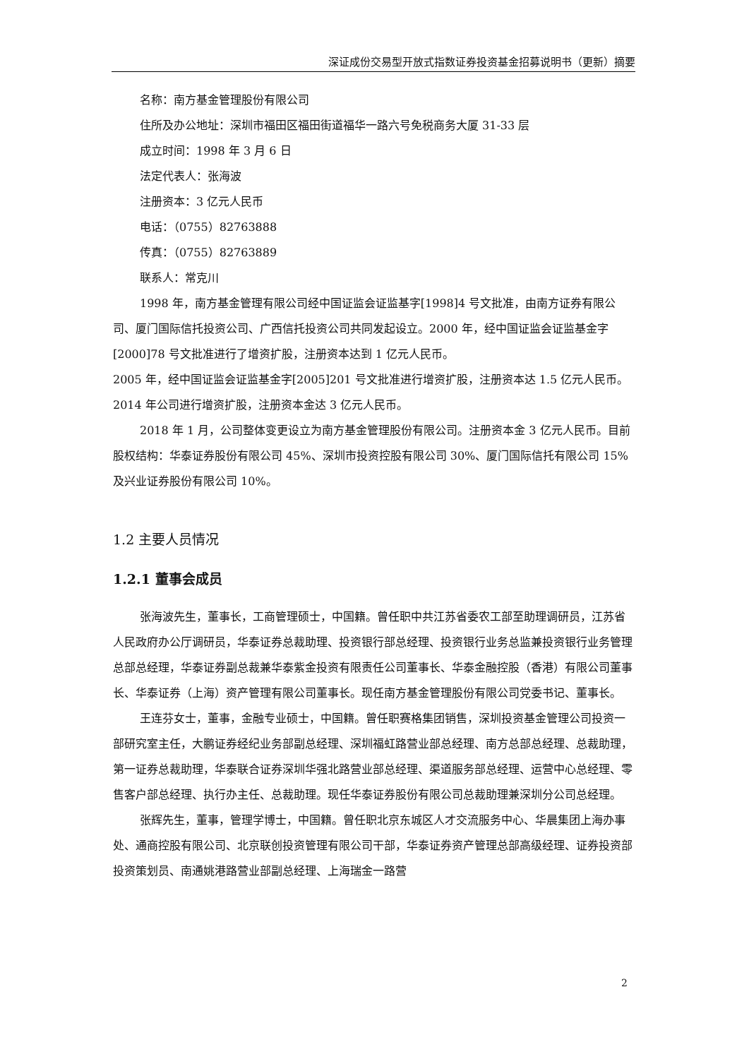深证成份交易型开放式指数证券投资基金招募说明书（更新）摘要
名称：南方基金管理股份有限公司
住所及办公地址：深圳市福田区福田街道福华一路六号免税商务大厦 31-33 层
成立时间：1998 年 3 月 6 日
法定代表人：张海波
注册资本：3 亿元人民币
电话：（0755）82763888
传真：（0755）82763889
联系人：常克川
1998 年，南方基金管理有限公司经中国证监会证监基字[1998]4 号文批准，由南方证券有限公司、厦门国际信托投资公司、广西信托投资公司共同发起设立。2000 年，经中国证监会证监基金字[2000]78 号文批准进行了增资扩股，注册资本达到 1 亿元人民币。
2005 年，经中国证监会证监基金字[2005]201 号文批准进行增资扩股，注册资本达 1.5 亿元人民币。2014 年公司进行增资扩股，注册资本金达 3 亿元人民币。
2018 年 1 月，公司整体变更设立为南方基金管理股份有限公司。注册资本金 3 亿元人民币。目前股权结构：华泰证券股份有限公司 45%、深圳市投资控股有限公司 30%、厦门国际信托有限公司 15%及兴业证券股份有限公司 10%。
1.2 主要人员情况
1.2.1 董事会成员
张海波先生，董事长，工商管理硕士，中国籍。曾任职中共江苏省委农工部至助理调研员，江苏省人民政府办公厅调研员，华泰证券总裁助理、投资银行部总经理、投资银行业务总监兼投资银行业务管理总部总经理，华泰证券副总裁兼华泰紫金投资有限责任公司董事长、华泰金融控股（香港）有限公司董事长、华泰证券（上海）资产管理有限公司董事长。现任南方基金管理股份有限公司党委书记、董事长。
王连芬女士，董事，金融专业硕士，中国籍。曾任职赛格集团销售，深圳投资基金管理公司投资一部研究室主任，大鹏证券经纪业务部副总经理、深圳福虹路营业部总经理、南方总部总经理、总裁助理，第一证券总裁助理，华泰联合证券深圳华强北路营业部总经理、渠道服务部总经理、运营中心总经理、零售客户部总经理、执行办主任、总裁助理。现任华泰证券股份有限公司总裁助理兼深圳分公司总经理。
张辉先生，董事，管理学博士，中国籍。曾任职北京东城区人才交流服务中心、华晨集团上海办事处、通商控股有限公司、北京联创投资管理有限公司干部，华泰证券资产管理总部高级经理、证券投资部投资策划员、南通姚港路营业部副总经理、上海瑞金一路营
2